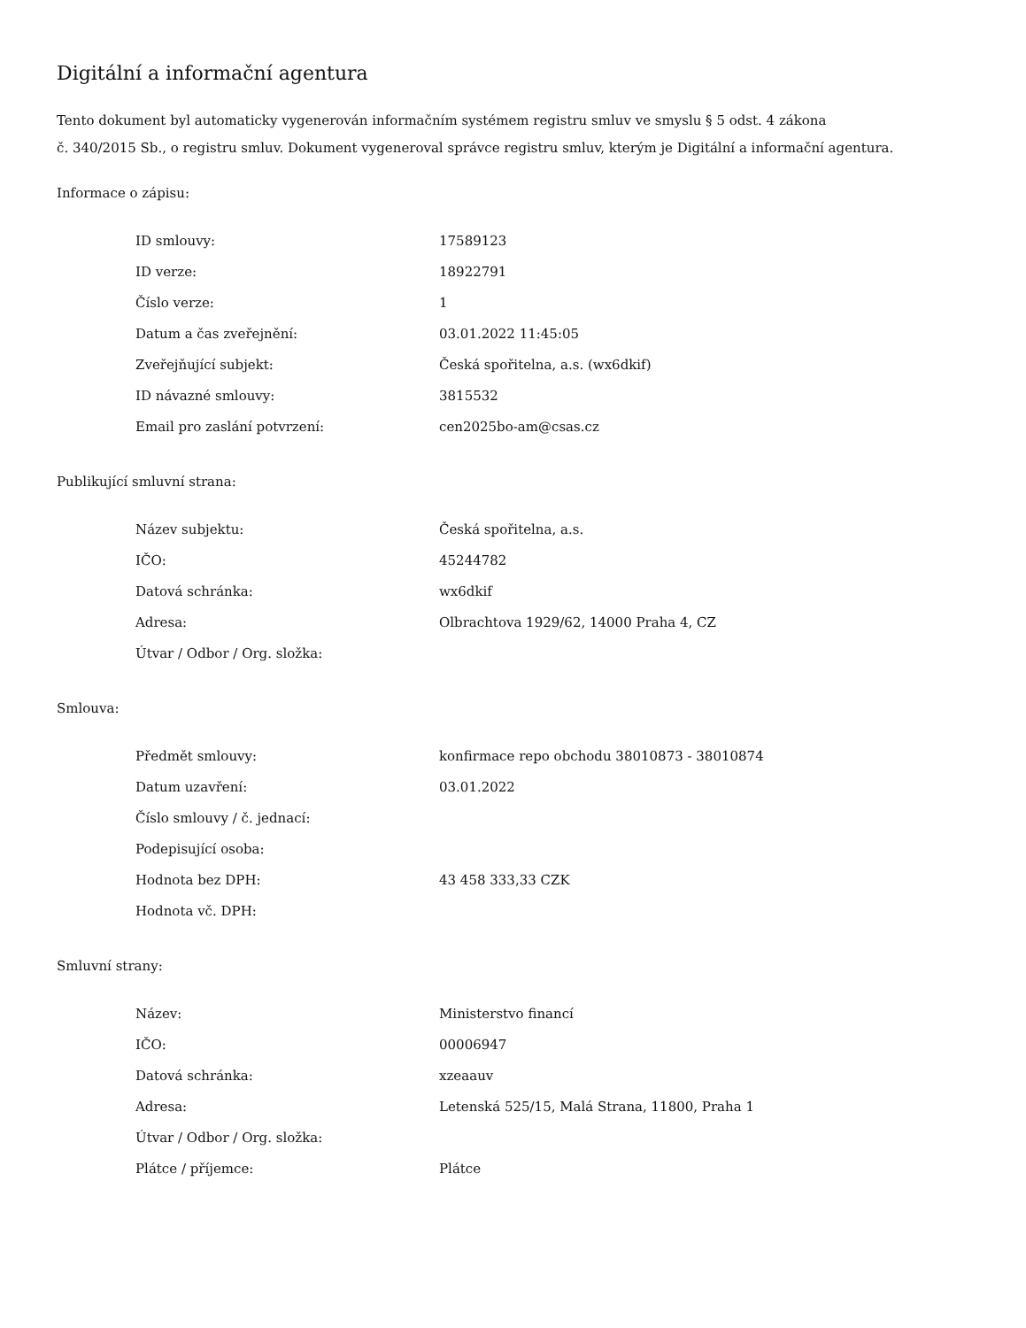Digitální a informační agentura
Tento dokument byl automaticky vygenerován informačním systémem registru smluv ve smyslu § 5 odst. 4 zákona
č. 340/2015 Sb., o registru smluv. Dokument vygeneroval správce registru smluv, kterým je Digitální a informační agentura.
Informace o zápisu:
| ID smlouvy: | 17589123 |
| ID verze: | 18922791 |
| Číslo verze: | 1 |
| Datum a čas zveřejnění: | 03.01.2022 11:45:05 |
| Zveřejňující subjekt: | Česká spořitelna, a.s. (wx6dkif) |
| ID návazné smlouvy: | 3815532 |
| Email pro zaslání potvrzení: | cen2025bo-am@csas.cz |
Publikující smluvní strana:
| Název subjektu: | Česká spořitelna, a.s. |
| IČO: | 45244782 |
| Datová schránka: | wx6dkif |
| Adresa: | Olbrachtova 1929/62, 14000 Praha 4, CZ |
| Útvar / Odbor / Org. složka: | |
Smlouva:
| Předmět smlouvy: | konfirmace repo obchodu 38010873 - 38010874 |
| Datum uzavření: | 03.01.2022 |
| Číslo smlouvy / č. jednací: | |
| Podepisující osoba: | |
| Hodnota bez DPH: | 43 458 333,33 CZK |
| Hodnota vč. DPH: | |
Smluvní strany:
| Název: | Ministerstvo financí |
| IČO: | 00006947 |
| Datová schránka: | xzeaauv |
| Adresa: | Letenská 525/15, Malá Strana, 11800, Praha 1 |
| Útvar / Odbor / Org. složka: | |
| Plátce / příjemce: | Plátce |